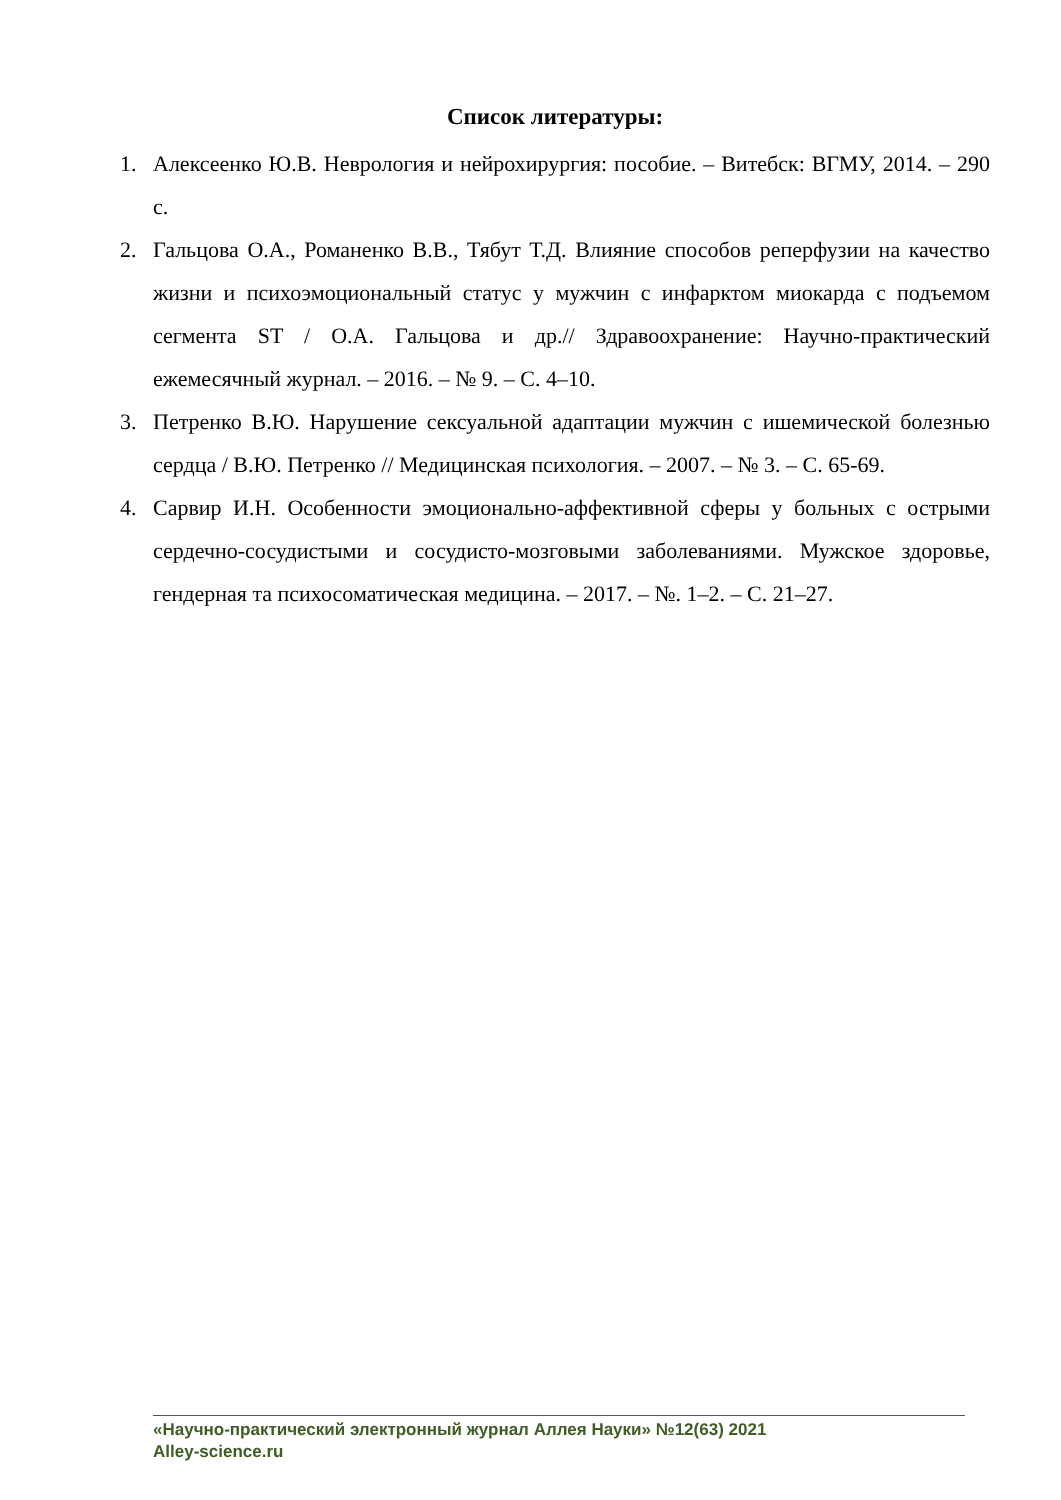Список литературы:
1. Алексеенко Ю.В. Неврология и нейрохирургия: пособие. – Витебск: ВГМУ, 2014. – 290 с.
2. Гальцова О.А., Романенко В.В., Тябут Т.Д. Влияние способов реперфузии на качество жизни и психоэмоциональный статус у мужчин с инфарктом миокарда с подъемом сегмента ST / О.А. Гальцова и др.// Здравоохранение: Научно-практический ежемесячный журнал. – 2016. – № 9. – С. 4–10.
3. Петренко В.Ю. Нарушение сексуальной адаптации мужчин с ишемической болезнью сердца / В.Ю. Петренко // Медицинская психология. – 2007. – № 3. – С. 65-69.
4. Сарвир И.Н. Особенности эмоционально-аффективной сферы у больных с острыми сердечно-сосудистыми и сосудисто-мозговыми заболеваниями. Мужское здоровье, гендерная та психосоматическая медицина. – 2017. – №. 1–2. – С. 21–27.
«Научно-практический электронный журнал Аллея Науки» №12(63) 2021
Alley-science.ru